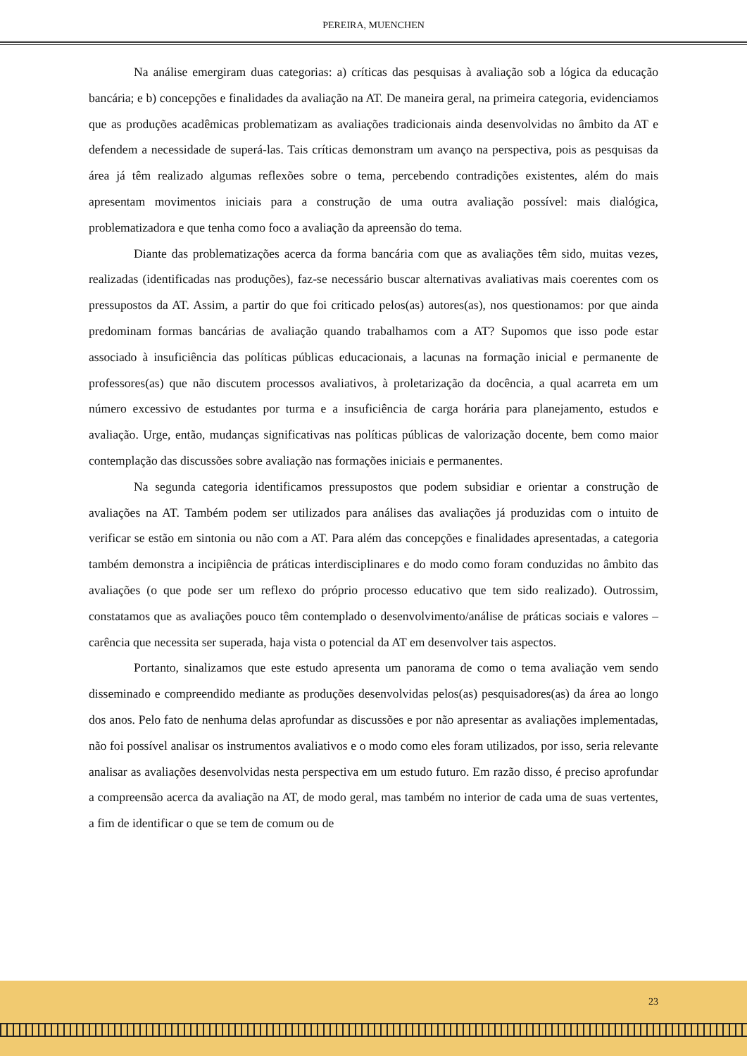PEREIRA, MUENCHEN
Na análise emergiram duas categorias: a) críticas das pesquisas à avaliação sob a lógica da educação bancária; e b) concepções e finalidades da avaliação na AT. De maneira geral, na primeira categoria, evidenciamos que as produções acadêmicas problematizam as avaliações tradicionais ainda desenvolvidas no âmbito da AT e defendem a necessidade de superá-las. Tais críticas demonstram um avanço na perspectiva, pois as pesquisas da área já têm realizado algumas reflexões sobre o tema, percebendo contradições existentes, além do mais apresentam movimentos iniciais para a construção de uma outra avaliação possível: mais dialógica, problematizadora e que tenha como foco a avaliação da apreensão do tema.
Diante das problematizações acerca da forma bancária com que as avaliações têm sido, muitas vezes, realizadas (identificadas nas produções), faz-se necessário buscar alternativas avaliativas mais coerentes com os pressupostos da AT. Assim, a partir do que foi criticado pelos(as) autores(as), nos questionamos: por que ainda predominam formas bancárias de avaliação quando trabalhamos com a AT? Supomos que isso pode estar associado à insuficiência das políticas públicas educacionais, a lacunas na formação inicial e permanente de professores(as) que não discutem processos avaliativos, à proletarização da docência, a qual acarreta em um número excessivo de estudantes por turma e a insuficiência de carga horária para planejamento, estudos e avaliação. Urge, então, mudanças significativas nas políticas públicas de valorização docente, bem como maior contemplação das discussões sobre avaliação nas formações iniciais e permanentes.
Na segunda categoria identificamos pressupostos que podem subsidiar e orientar a construção de avaliações na AT. Também podem ser utilizados para análises das avaliações já produzidas com o intuito de verificar se estão em sintonia ou não com a AT. Para além das concepções e finalidades apresentadas, a categoria também demonstra a incipiência de práticas interdisciplinares e do modo como foram conduzidas no âmbito das avaliações (o que pode ser um reflexo do próprio processo educativo que tem sido realizado). Outrossim, constatamos que as avaliações pouco têm contemplado o desenvolvimento/análise de práticas sociais e valores – carência que necessita ser superada, haja vista o potencial da AT em desenvolver tais aspectos.
Portanto, sinalizamos que este estudo apresenta um panorama de como o tema avaliação vem sendo disseminado e compreendido mediante as produções desenvolvidas pelos(as) pesquisadores(as) da área ao longo dos anos. Pelo fato de nenhuma delas aprofundar as discussões e por não apresentar as avaliações implementadas, não foi possível analisar os instrumentos avaliativos e o modo como eles foram utilizados, por isso, seria relevante analisar as avaliações desenvolvidas nesta perspectiva em um estudo futuro. Em razão disso, é preciso aprofundar a compreensão acerca da avaliação na AT, de modo geral, mas também no interior de cada uma de suas vertentes, a fim de identificar o que se tem de comum ou de
23